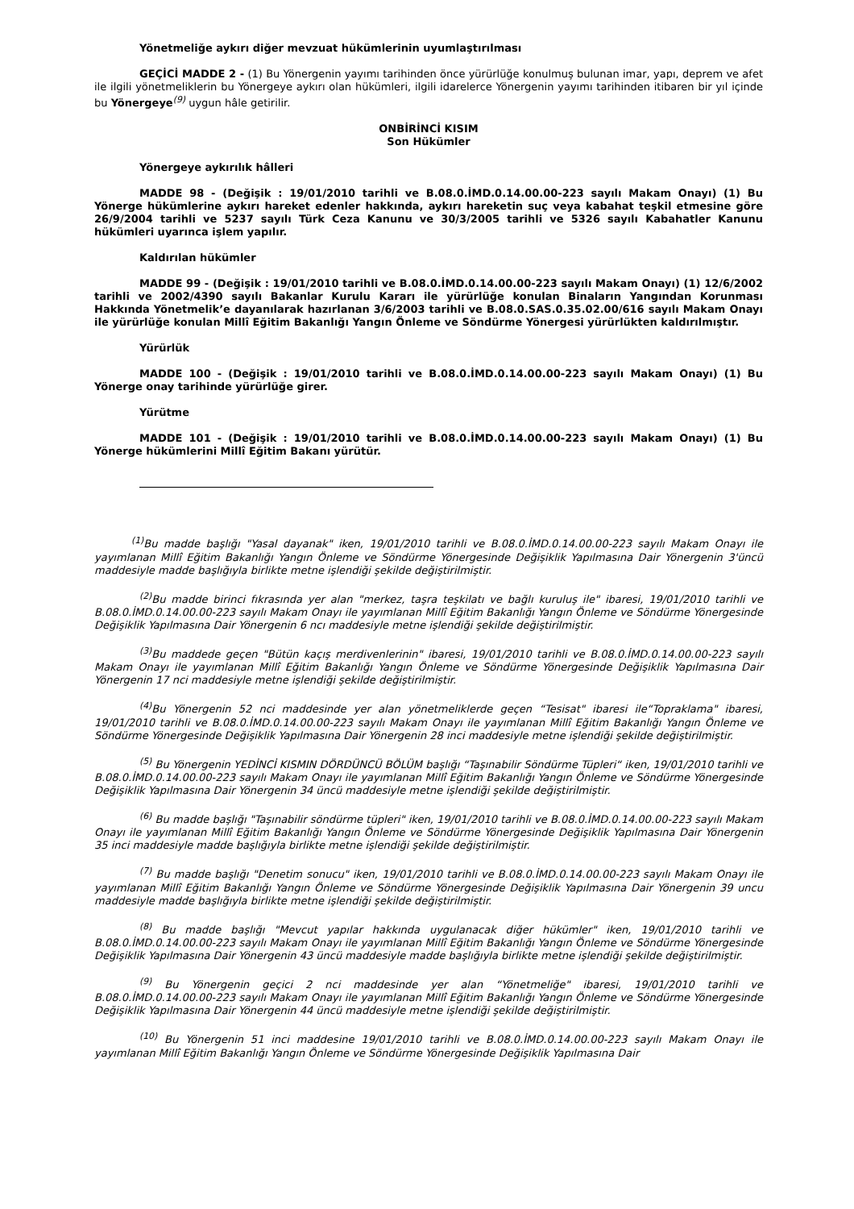Yönetmeliğe aykırı diğer mevzuat hükümlerinin uyumlaştırılması
GEÇİCİ MADDE 2 - (1) Bu Yönergenin yayımı tarihinden önce yürürlüğe konulmuş bulunan imar, yapı, deprem ve afet ile ilgili yönetmeliklerin bu Yönergeye aykırı olan hükümleri, ilgili idarelerce Yönergenin yayımı tarihinden itibaren bir yıl içinde bu Yönergeye<sup>(9)</sup> uygun hâle getirilir.
ONBİRİNCİ KISIM
Son Hükümler
Yönergeye aykırılık hâlleri
MADDE 98 - (Değişik : 19/01/2010 tarihli ve B.08.0.İMD.0.14.00.00-223 sayılı Makam Onayı) (1) Bu Yönerge hükümlerine aykırı hareket edenler hakkında, aykırı hareketin suç veya kabahat teşkil etmesine göre 26/9/2004 tarihli ve 5237 sayılı Türk Ceza Kanunu ve 30/3/2005 tarihli ve 5326 sayılı Kabahatler Kanunu hükümleri uyarınca işlem yapılır.
Kaldırılan hükümler
MADDE 99 - (Değişik : 19/01/2010 tarihli ve B.08.0.İMD.0.14.00.00-223 sayılı Makam Onayı) (1) 12/6/2002 tarihli ve 2002/4390 sayılı Bakanlar Kurulu Kararı ile yürürlüğe konulan Binaların Yangından Korunması Hakkında Yönetmelik’e dayanılarak hazırlanan 3/6/2003 tarihli ve B.08.0.SAS.0.35.02.00/616 sayılı Makam Onayı ile yürürlüğe konulan Millî Eğitim Bakanlığı Yangın Önleme ve Söndürme Yönergesi yürürlükten kaldırılmıştır.
Yürürlük
MADDE 100 - (Değişik : 19/01/2010 tarihli ve B.08.0.İMD.0.14.00.00-223 sayılı Makam Onayı) (1) Bu Yönerge onay tarihinde yürürlüğe girer.
Yürütme
MADDE 101 - (Değişik : 19/01/2010 tarihli ve B.08.0.İMD.0.14.00.00-223 sayılı Makam Onayı) (1) Bu Yönerge hükümlerini Millî Eğitim Bakanı yürütür.
<sup>(1)</sup> Bu madde başlığı "Yasal dayanak" iken, 19/01/2010 tarihli ve B.08.0.İMD.0.14.00.00-223 sayılı Makam Onayı ile yayımlanan Millî Eğitim Bakanlığı Yangın Önleme ve Söndürme Yönergesinde Değişiklik Yapılmasına Dair Yönergenin 3'üncü maddesiyle madde başlığıyla birlikte metne işlendiği şekilde değiştirilmiştir.
<sup>(2)</sup> Bu madde birinci fıkrasında yer alan "merkez, taşra teşkilatı ve bağlı kuruluş ile" ibaresi, 19/01/2010 tarihli ve B.08.0.İMD.0.14.00.00-223 sayılı Makam Onayı ile yayımlanan Millî Eğitim Bakanlığı Yangın Önleme ve Söndürme Yönergesinde Değişiklik Yapılmasına Dair Yönergenin 6 ncı maddesiyle metne işlendiği şekilde değiştirilmiştir.
<sup>(3)</sup> Bu maddede geçen "Bütün kaçış merdivenlerinin" ibaresi, 19/01/2010 tarihli ve B.08.0.İMD.0.14.00.00-223 sayılı Makam Onayı ile yayımlanan Millî Eğitim Bakanlığı Yangın Önleme ve Söndürme Yönergesinde Değişiklik Yapılmasına Dair Yönergenin 17 nci maddesiyle metne işlendiği şekilde değiştirilmiştir.
<sup>(4)</sup> Bu Yönergenin 52 nci maddesinde yer alan yönetmeliklerde geçen “Tesisat" ibaresi ile“Topraklama" ibaresi, 19/01/2010 tarihli ve B.08.0.İMD.0.14.00.00-223 sayılı Makam Onayı ile yayımlanan Millî Eğitim Bakanlığı Yangın Önleme ve Söndürme Yönergesinde Değişiklik Yapılmasına Dair Yönergenin 28 inci maddesiyle metne işlendiği şekilde değiştirilmiştir.
<sup>(5)</sup> Bu Yönergenin YEDİNCİ KISMIN DÖRDÜNCÜ BÖLÜM başlığı “Taşınabilir Söndürme Tüpleri“ iken, 19/01/2010 tarihli ve B.08.0.İMD.0.14.00.00-223 sayılı Makam Onayı ile yayımlanan Millî Eğitim Bakanlığı Yangın Önleme ve Söndürme Yönergesinde Değişiklik Yapılmasına Dair Yönergenin 34 üncü maddesiyle metne işlendiği şekilde değiştirilmiştir.
<sup>(6)</sup> Bu madde başlığı "Taşınabilir söndürme tüpleri" iken, 19/01/2010 tarihli ve B.08.0.İMD.0.14.00.00-223 sayılı Makam Onayı ile yayımlanan Millî Eğitim Bakanlığı Yangın Önleme ve Söndürme Yönergesinde Değişiklik Yapılmasına Dair Yönergenin 35 inci maddesiyle madde başlığıyla birlikte metne işlendiği şekilde değiştirilmiştir.
<sup>(7)</sup> Bu madde başlığı "Denetim sonucu" iken, 19/01/2010 tarihli ve B.08.0.İMD.0.14.00.00-223 sayılı Makam Onayı ile yayımlanan Millî Eğitim Bakanlığı Yangın Önleme ve Söndürme Yönergesinde Değişiklik Yapılmasına Dair Yönergenin 39 uncu maddesiyle madde başlığıyla birlikte metne işlendiği şekilde değiştirilmiştir.
<sup>(8)</sup> Bu madde başlığı "Mevcut yapılar hakkında uygulanacak diğer hükümler" iken, 19/01/2010 tarihli ve B.08.0.İMD.0.14.00.00-223 sayılı Makam Onayı ile yayımlanan Millî Eğitim Bakanlığı Yangın Önleme ve Söndürme Yönergesinde Değişiklik Yapılmasına Dair Yönergenin 43 üncü maddesiyle madde başlığıyla birlikte metne işlendiği şekilde değiştirilmiştir.
<sup>(9)</sup> Bu Yönergenin geçici 2 nci maddesinde yer alan “Yönetmeliğe" ibaresi, 19/01/2010 tarihli ve B.08.0.İMD.0.14.00.00-223 sayılı Makam Onayı ile yayımlanan Millî Eğitim Bakanlığı Yangın Önleme ve Söndürme Yönergesinde Değişiklik Yapılmasına Dair Yönergenin 44 üncü maddesiyle metne işlendiği şekilde değiştirilmiştir.
<sup>(10)</sup> Bu Yönergenin 51 inci maddesine 19/01/2010 tarihli ve B.08.0.İMD.0.14.00.00-223 sayılı Makam Onayı ile yayımlanan Millî Eğitim Bakanlığı Yangın Önleme ve Söndürme Yönergesinde Değişiklik Yapılmasına Dair